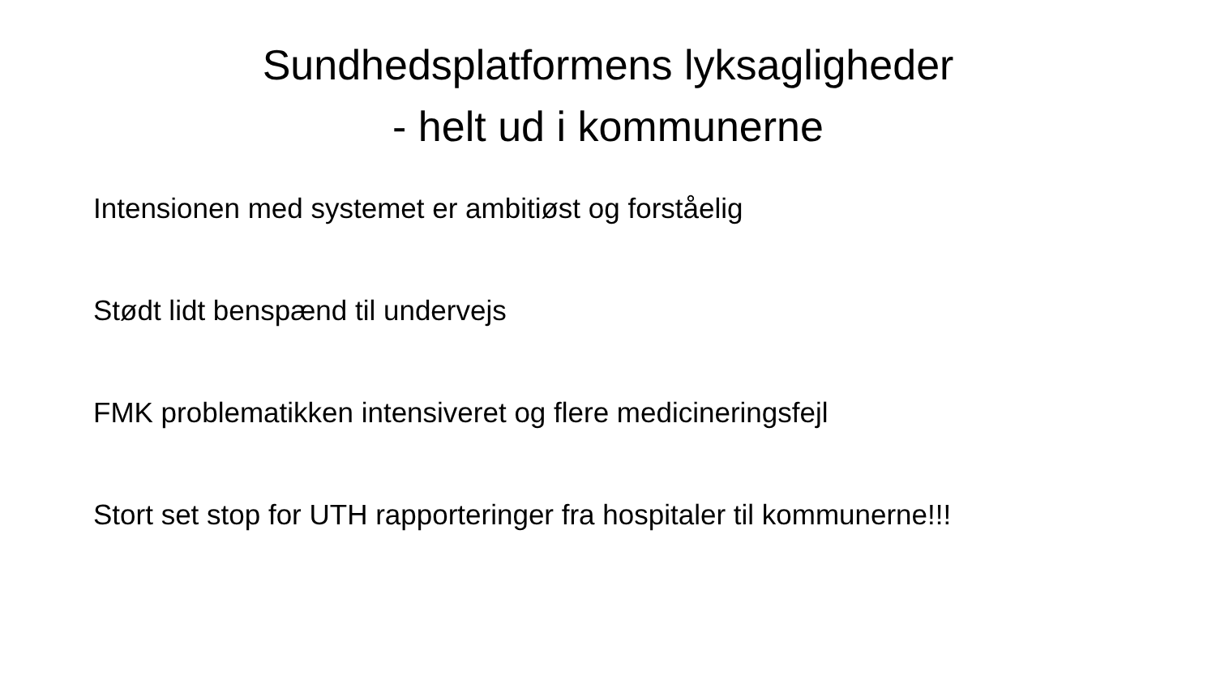Sundhedsplatformens lyksagligheder
- helt ud i kommunerne
Intensionen med systemet er ambitiøst og forståelig
Stødt lidt benspænd til undervejs
FMK problematikken intensiveret og flere medicineringsfejl
Stort set stop for UTH rapporteringer fra hospitaler til kommunerne!!!